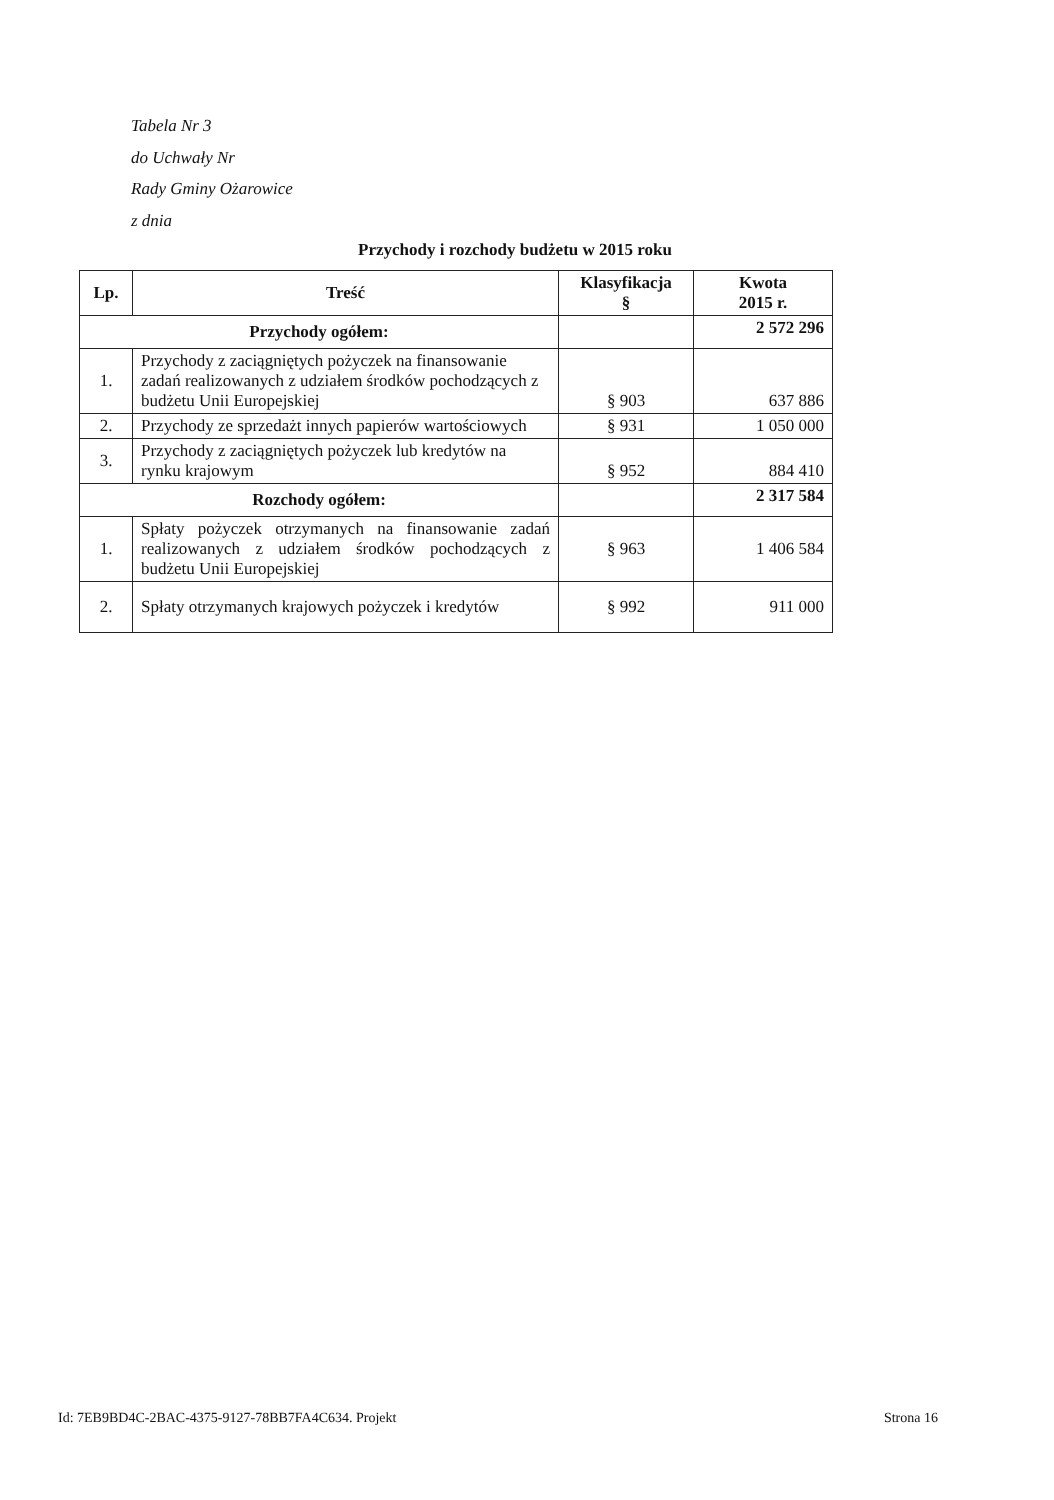Tabela Nr 3
do Uchwały Nr
Rady Gminy Ożarowice
z dnia
Przychody i rozchody budżetu w 2015 roku
| Lp. | Treść | Klasyfikacja § | Kwota 2015 r. |
| --- | --- | --- | --- |
| Przychody ogółem: | | | 2 572 296 |
| 1. | Przychody z zaciągniętych pożyczek na finansowanie zadań realizowanych z udziałem środków pochodzących z budżetu Unii Europejskiej | § 903 | 637 886 |
| 2. | Przychody ze sprzedażt innych papierów wartościowych | § 931 | 1 050 000 |
| 3. | Przychody z zaciągniętych pożyczek lub kredytów na rynku krajowym | § 952 | 884 410 |
| Rozchody ogółem: | | | 2 317 584 |
| 1. | Spłaty pożyczek otrzymanych na finansowanie zadań realizowanych z udziałem środków pochodzących z budżetu Unii Europejskiej | § 963 | 1 406 584 |
| 2. | Spłaty otrzymanych krajowych pożyczek i kredytów | § 992 | 911 000 |
Id: 7EB9BD4C-2BAC-4375-9127-78BB7FA4C634. Projekt Strona 16